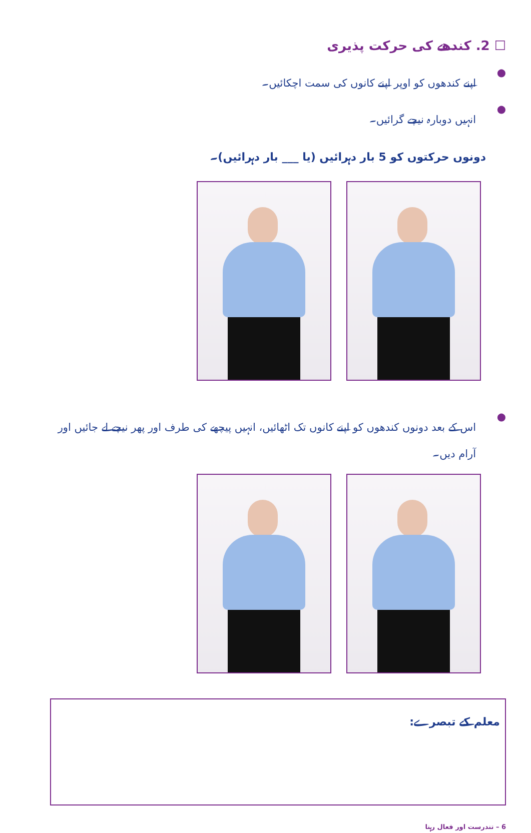☐ 2. کندھے کی حرکت پذیری
● اپنے کندھوں کو اوپر اپنے کانوں کی سمت اچکائیں۔
● انہیں دوبارہ نیچے گرائیں۔
دونوں حرکتوں کو 5 بار دہرائیں (یا ___ بار دہرائیں)۔
● اس کے بعد دونوں کندھوں کو اپنے کانوں تک اٹھائیں، انہیں پیچھے کی طرف اور پھر نیچے لے جائیں اور آرام دیں۔
معلم کے تبصرے:
6 – تندرست اور فعال رہنا